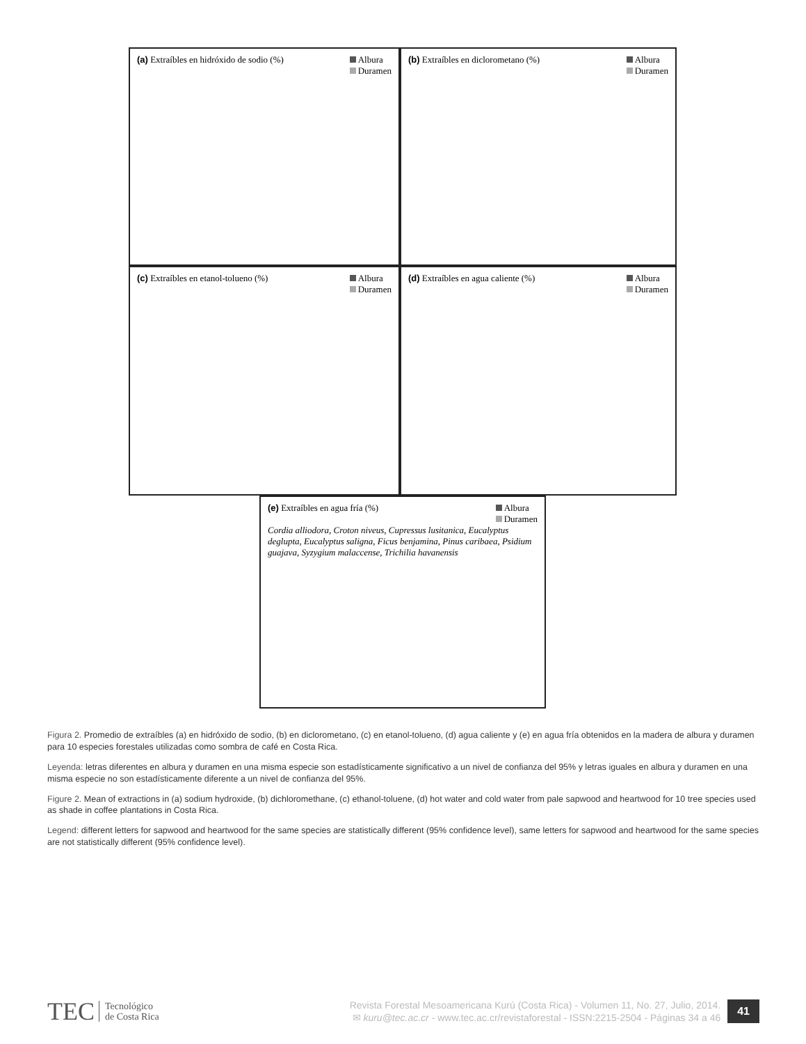Albura
Duramen (a) Extraíbles en hidróxido de sodio (%)
Albura
Duramen (b) Extraíbles en diclorometano (%)
Albura
Duramen (c) Extraíbles en etanol-tolueno (%)
Albura
Duramen (d) Extraíbles en agua caliente (%)
Albura
Duramen (e) Extraíbles en agua fría (%)
Cordia alliodora, Croton niveus, Cupressus lusitanica, Eucalyptus deglupta, Eucalyptus saligna, Ficus benjamina, Pinus caribaea, Psidium guajava, Syzygium malaccense, Trichilia havanensis
Figura 2. Promedio de extraíbles (a) en hidróxido de sodio, (b) en diclorometano, (c) en etanol-tolueno, (d) agua caliente y (e) en agua fría obtenidos en la madera de albura y duramen para 10 especies forestales utilizadas como sombra de café en Costa Rica.
Leyenda: letras diferentes en albura y duramen en una misma especie son estadísticamente significativo a un nivel de confianza del 95% y letras iguales en albura y duramen en una misma especie no son estadísticamente diferente a un nivel de confianza del 95%.
Figure 2. Mean of extractions in (a) sodium hydroxide, (b) dichloromethane, (c) ethanol-toluene, (d) hot water and cold water from pale sapwood and heartwood for 10 tree species used as shade in coffee plantations in Costa Rica.
Legend: different letters for sapwood and heartwood for the same species are statistically different (95% confidence level), same letters for sapwood and heartwood for the same species are not statistically different (95% confidence level).
TEC Tecnológico
de Costa Rica
Revista Forestal Mesoamericana Kurú (Costa Rica) - Volumen 11, No. 27, Julio, 2014.
✉ kuru@tec.ac.cr - www.tec.ac.cr/revistaforestal - ISSN:2215-2504 - Páginas 34 a 46
41